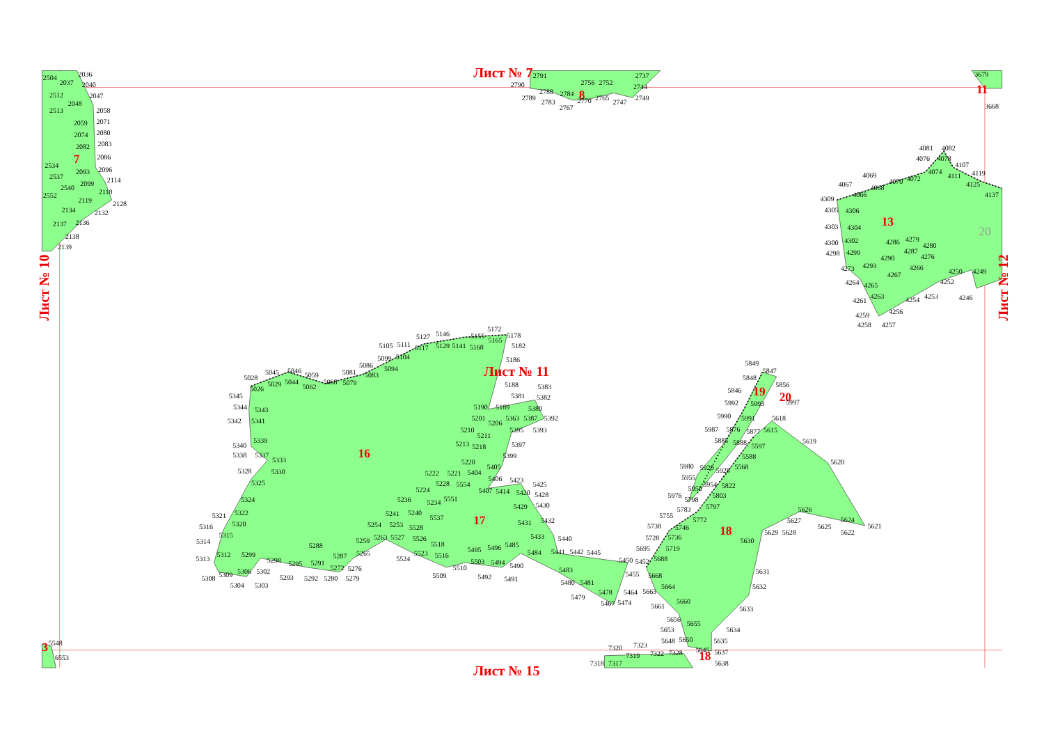Лист № 7
Лист № 11
Лист № 15
Лист № 10
Лист № 12
7
8
11
13
16
17
18
19
20
18
3
20
2504
2036
2037
2040
2512
2047
2048
2513
2058
2059
2071
2074
2080
2082
2083
2086
2534
2093
2096
2537
2114
2099
2540
2118
2552
2119
2128
2134
2132
2137
2136
2138
2139
2791
2790
2756
2752
2744
2737
2788
2784
2789
2783
2767
2770
2765
2747
2749
3668
3679
4081
4082
4076
4078
4107
4069
4067
4074
4111
4119
4070
4072
4068
4066
4125
4137
4309
4305
4306
4303
4304
4300
4302
4286
4279
4280
4298
4299
4287
4290
4276
4273
4293
4266
4250
4249
4267
4264
4265
4252
4261
4263
4254
4253
4246
4259
4256
4258
4257
5172
5127
5146
5155
5178
5105
5111
5117
5129
5141
5168
5165
5182
5099
5104
5186
5086
5094
5081
5083
5045
5046
5059
5028
5044
5068
5079
5029
5062
5026
5188
5383
5345
5381
5382
5344
5343
5190
5189
5380
5342
5341
5201
5363
5387
5392
5206
5210
5395
5393
5211
5339
5213
5218
5397
5340
5338
5337
5399
5333
5220
5405
5328
5330
5222
5221
5404
5406
5423
5425
5325
5228
5554
5224
5407
5414
5420
5428
5324
5236
5551
5234
5429
5430
5321
5322
5241
5240
5537
5431
5432
5316
5320
5254
5253
5528
5433
5440
5315
5263
5527
5526
5314
5259
5518
5288
5496
5485
5495
5484
5441
5442
5445
5312
5299
5287
5265
5523
5516
5313
5298
5524
5450
5295
5291
5503
5494
5452
5272
5276
5510
5490
5483
5306
5302
5309
5509
5455
5308
5293
5292
5280
5279
5492
5491
5480
5481
5304
5303
5478
5464
5479
5467
5474
5849
5847
5848
5856
5846
5997
5992
5993
5990
5991
5618
5987
5876
5877
5615
5885
5888
5619
5597
5588
5980
5920
5620
5568
5928
5955
5954
5822
5950
5976
5798
5803
5797
5783
5626
5755
5772
5627
5624
5621
5738
5746
5625
5629
5628
5622
5728
5736
5630
5695
5719
5688
5631
5668
5664
5632
5663
5660
5661
5633
5656
5655
5634
5653
5635
5648
5650
7320
7323
5645
5637
7319
7322
7328
7318
7317
5638
5548
6553